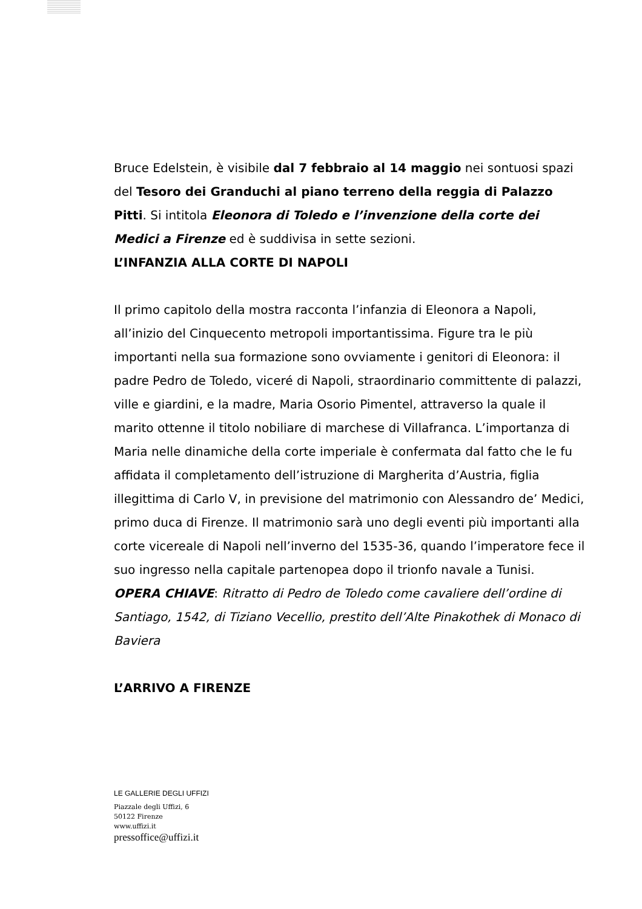Bruce Edelstein, è visibile dal 7 febbraio al 14 maggio nei sontuosi spazi del Tesoro dei Granduchi al piano terreno della reggia di Palazzo Pitti. Si intitola Eleonora di Toledo e l’invenzione della corte dei Medici a Firenze ed è suddivisa in sette sezioni.
L’INFANZIA ALLA CORTE DI NAPOLI
Il primo capitolo della mostra racconta l’infanzia di Eleonora a Napoli, all’inizio del Cinquecento metropoli importantissima. Figure tra le più importanti nella sua formazione sono ovviamente i genitori di Eleonora: il padre Pedro de Toledo, viceré di Napoli, straordinario committente di palazzi, ville e giardini, e la madre, Maria Osorio Pimentel, attraverso la quale il marito ottenne il titolo nobiliare di marchese di Villafranca. L’importanza di Maria nelle dinamiche della corte imperiale è confermata dal fatto che le fu affidata il completamento dell’istruzione di Margherita d’Austria, figlia illegittima di Carlo V, in previsione del matrimonio con Alessandro de’ Medici, primo duca di Firenze. Il matrimonio sarà uno degli eventi più importanti alla corte vicereale di Napoli nell’inverno del 1535-36, quando l’imperatore fece il suo ingresso nella capitale partenopea dopo il trionfo navale a Tunisi.
OPERA CHIAVE: Ritratto di Pedro de Toledo come cavaliere dell’ordine di Santiago, 1542, di Tiziano Vecellio, prestito dell’Alte Pinakothek di Monaco di Baviera
L’ARRIVO A FIRENZE
LE GALLERIE DEGLI UFFIZI
Piazzale degli Uffizi, 6
50122 Firenze
www.uffizi.it
pressoffice@uffizi.it